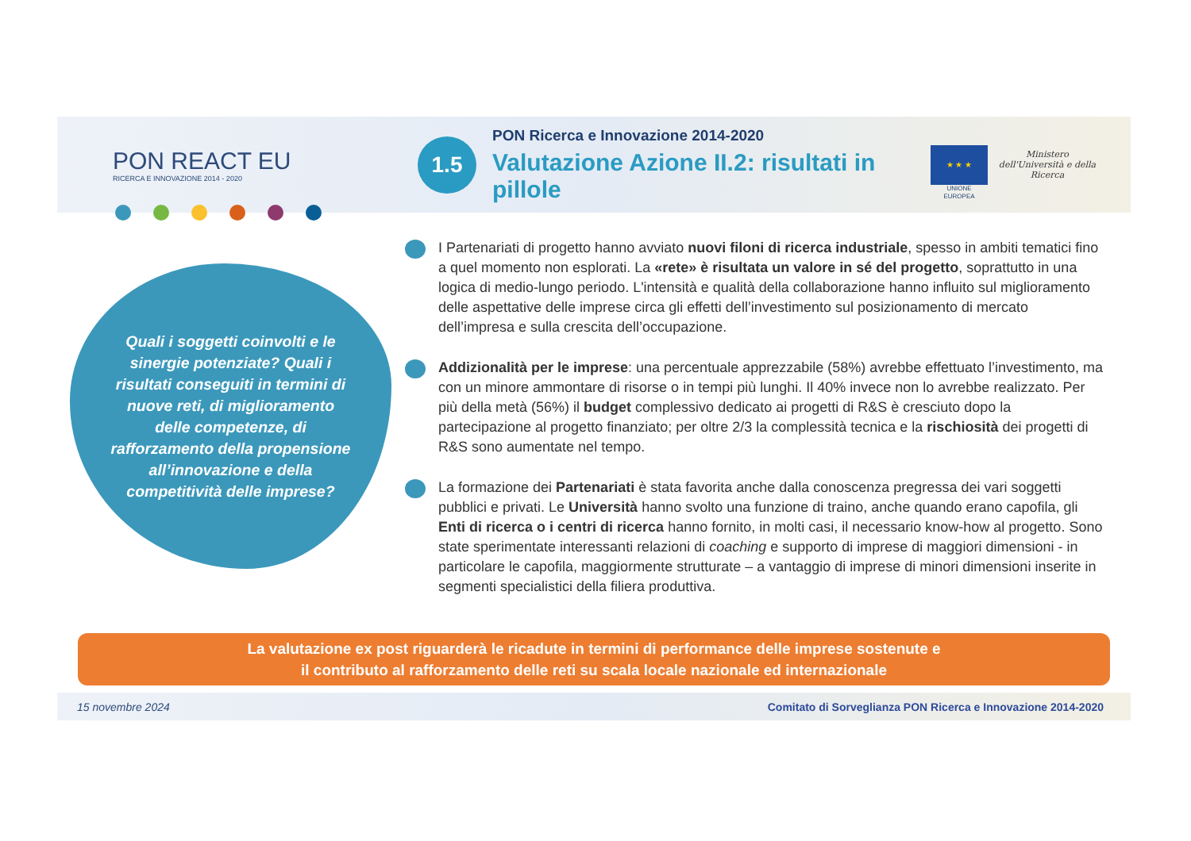PON REACT EU
RICERCA E INNOVAZIONE 2014 - 2020
1.5
PON Ricerca e Innovazione 2014-2020
Valutazione Azione II.2: risultati in pillole
★ ★ ★
UNIONE EUROPEA
Ministero dell'Università e della Ricerca
Quali i soggetti coinvolti e le sinergie potenziate? Quali i risultati conseguiti in termini di nuove reti, di miglioramento delle competenze, di rafforzamento della propensione all’innovazione e della competitività delle imprese?
I Partenariati di progetto hanno avviato nuovi filoni di ricerca industriale, spesso in ambiti tematici fino a quel momento non esplorati. La «rete» è risultata un valore in sé del progetto, soprattutto in una logica di medio-lungo periodo. L'intensità e qualità della collaborazione hanno influito sul miglioramento delle aspettative delle imprese circa gli effetti dell’investimento sul posizionamento di mercato dell’impresa e sulla crescita dell’occupazione.
Addizionalità per le imprese: una percentuale apprezzabile (58%) avrebbe effettuato l’investimento, ma con un minore ammontare di risorse o in tempi più lunghi. Il 40% invece non lo avrebbe realizzato. Per più della metà (56%) il budget complessivo dedicato ai progetti di R&S è cresciuto dopo la partecipazione al progetto finanziato; per oltre 2/3 la complessità tecnica e la rischiosità dei progetti di R&S sono aumentate nel tempo.
La formazione dei Partenariati è stata favorita anche dalla conoscenza pregressa dei vari soggetti pubblici e privati. Le Università hanno svolto una funzione di traino, anche quando erano capofila, gli Enti di ricerca o i centri di ricerca hanno fornito, in molti casi, il necessario know-how al progetto. Sono state sperimentate interessanti relazioni di coaching e supporto di imprese di maggiori dimensioni - in particolare le capofila, maggiormente strutturate – a vantaggio di imprese di minori dimensioni inserite in segmenti specialistici della filiera produttiva.
La valutazione ex post riguarderà le ricadute in termini di performance delle imprese sostenute e
il contributo al rafforzamento delle reti su scala locale nazionale ed internazionale
15 novembre 2024 Comitato di Sorveglianza PON Ricerca e Innovazione 2014-2020